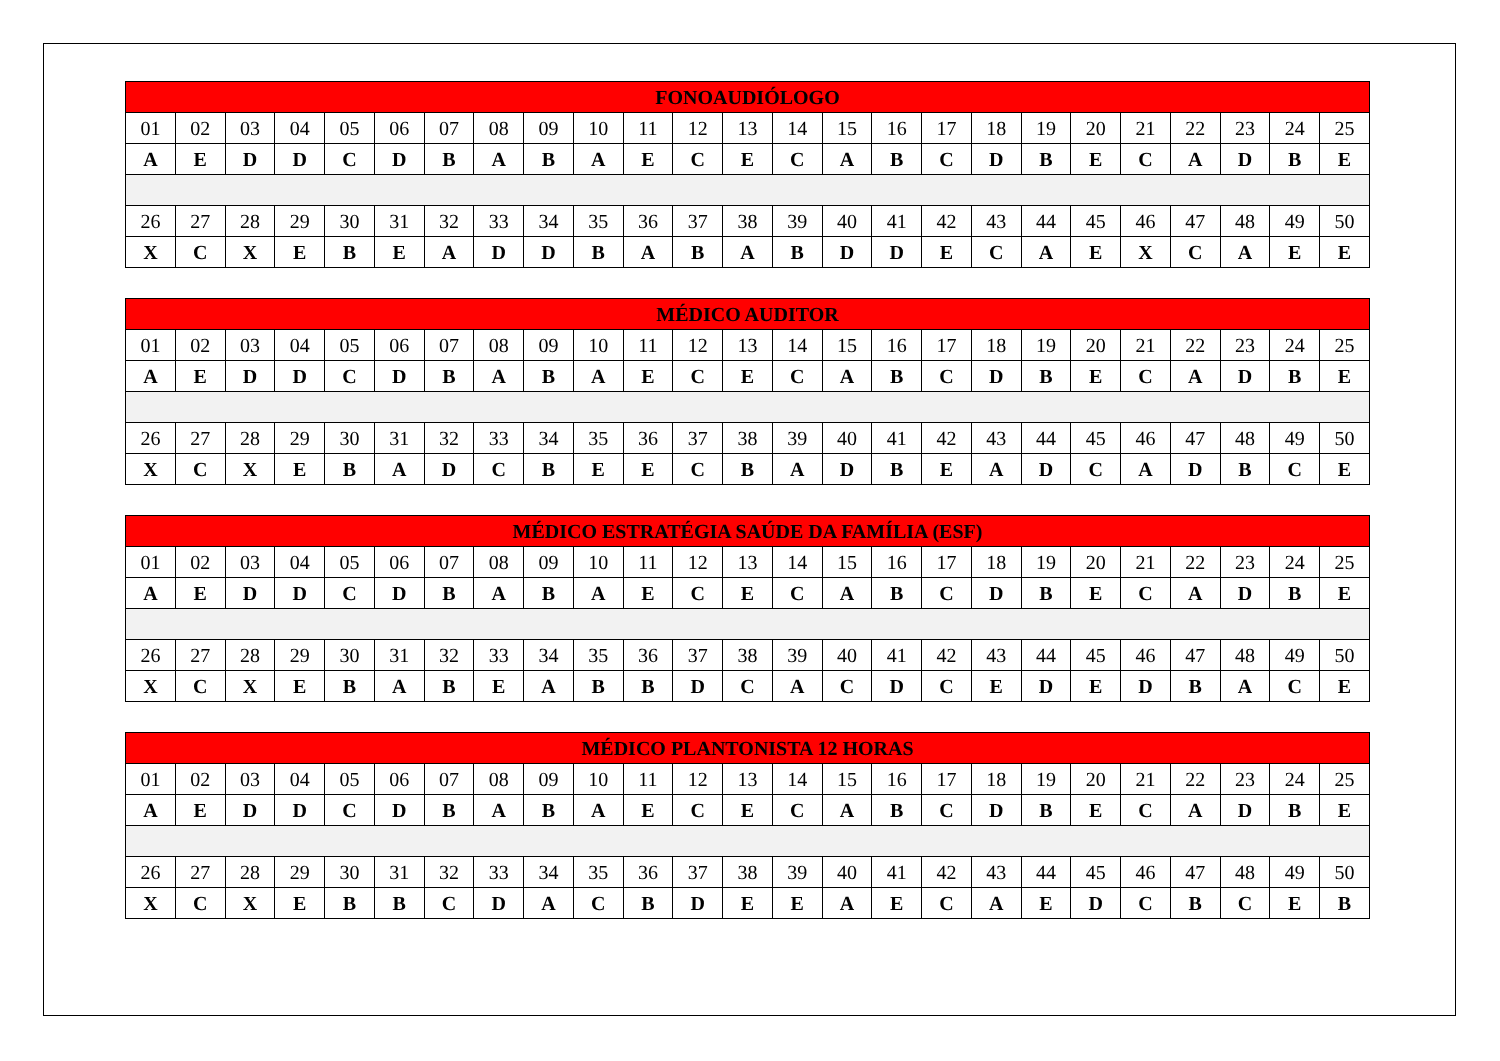| FONOAUDIÓLOGO | | | | | | | | | | | | | | | | | | | | | | | | |
| --- | --- | --- | --- | --- | --- | --- | --- | --- | --- | --- | --- | --- | --- | --- | --- | --- | --- | --- | --- | --- | --- | --- | --- | --- |
| 01 | 02 | 03 | 04 | 05 | 06 | 07 | 08 | 09 | 10 | 11 | 12 | 13 | 14 | 15 | 16 | 17 | 18 | 19 | 20 | 21 | 22 | 23 | 24 | 25 |
| A | E | D | D | C | D | B | A | B | A | E | C | E | C | A | B | C | D | B | E | C | A | D | B | E |
| 26 | 27 | 28 | 29 | 30 | 31 | 32 | 33 | 34 | 35 | 36 | 37 | 38 | 39 | 40 | 41 | 42 | 43 | 44 | 45 | 46 | 47 | 48 | 49 | 50 |
| X | C | X | E | B | E | A | D | D | B | A | B | A | B | D | D | E | C | A | E | X | C | A | E | E |
| MÉDICO AUDITOR | | | | | | | | | | | | | | | | | | | | | | | | |
| --- | --- | --- | --- | --- | --- | --- | --- | --- | --- | --- | --- | --- | --- | --- | --- | --- | --- | --- | --- | --- | --- | --- | --- | --- |
| 01 | 02 | 03 | 04 | 05 | 06 | 07 | 08 | 09 | 10 | 11 | 12 | 13 | 14 | 15 | 16 | 17 | 18 | 19 | 20 | 21 | 22 | 23 | 24 | 25 |
| A | E | D | D | C | D | B | A | B | A | E | C | E | C | A | B | C | D | B | E | C | A | D | B | E |
| 26 | 27 | 28 | 29 | 30 | 31 | 32 | 33 | 34 | 35 | 36 | 37 | 38 | 39 | 40 | 41 | 42 | 43 | 44 | 45 | 46 | 47 | 48 | 49 | 50 |
| X | C | X | E | B | A | D | C | B | E | E | C | B | A | D | B | E | A | D | C | A | D | B | C | E |
| MÉDICO ESTRATÉGIA SAÚDE DA FAMÍLIA (ESF) | | | | | | | | | | | | | | | | | | | | | | | | |
| --- | --- | --- | --- | --- | --- | --- | --- | --- | --- | --- | --- | --- | --- | --- | --- | --- | --- | --- | --- | --- | --- | --- | --- | --- |
| 01 | 02 | 03 | 04 | 05 | 06 | 07 | 08 | 09 | 10 | 11 | 12 | 13 | 14 | 15 | 16 | 17 | 18 | 19 | 20 | 21 | 22 | 23 | 24 | 25 |
| A | E | D | D | C | D | B | A | B | A | E | C | E | C | A | B | C | D | B | E | C | A | D | B | E |
| 26 | 27 | 28 | 29 | 30 | 31 | 32 | 33 | 34 | 35 | 36 | 37 | 38 | 39 | 40 | 41 | 42 | 43 | 44 | 45 | 46 | 47 | 48 | 49 | 50 |
| X | C | X | E | B | A | B | E | A | B | B | D | C | A | C | D | C | E | D | E | D | B | A | C | E |
| MÉDICO PLANTONISTA 12 HORAS | | | | | | | | | | | | | | | | | | | | | | | | |
| --- | --- | --- | --- | --- | --- | --- | --- | --- | --- | --- | --- | --- | --- | --- | --- | --- | --- | --- | --- | --- | --- | --- | --- | --- |
| 01 | 02 | 03 | 04 | 05 | 06 | 07 | 08 | 09 | 10 | 11 | 12 | 13 | 14 | 15 | 16 | 17 | 18 | 19 | 20 | 21 | 22 | 23 | 24 | 25 |
| A | E | D | D | C | D | B | A | B | A | E | C | E | C | A | B | C | D | B | E | C | A | D | B | E |
| 26 | 27 | 28 | 29 | 30 | 31 | 32 | 33 | 34 | 35 | 36 | 37 | 38 | 39 | 40 | 41 | 42 | 43 | 44 | 45 | 46 | 47 | 48 | 49 | 50 |
| X | C | X | E | B | B | C | D | A | C | B | D | E | E | A | E | C | A | E | D | C | B | C | E | B |